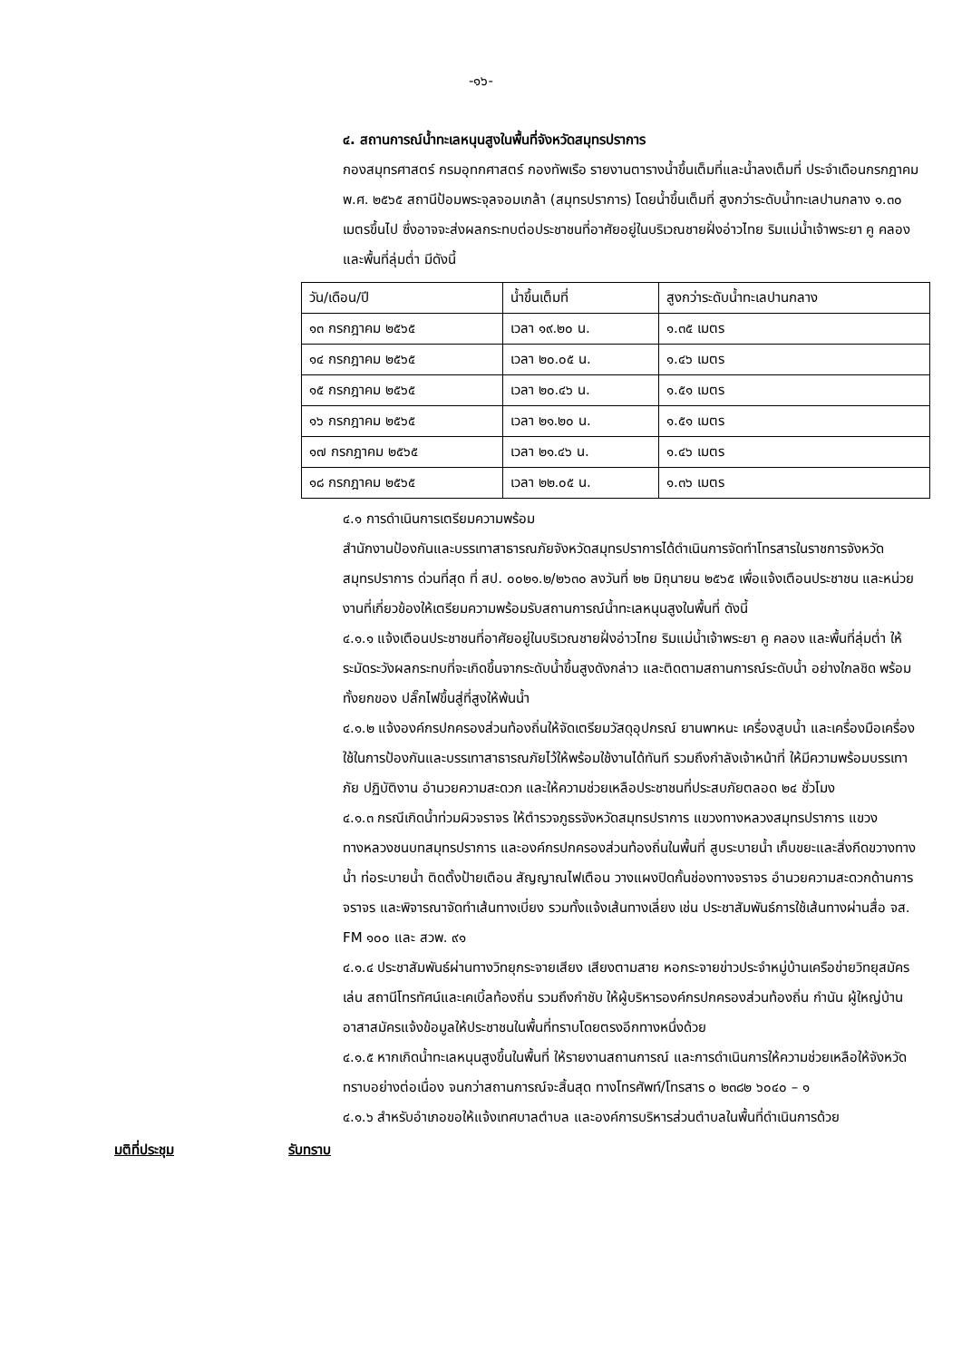-๑๖-
๔. สถานการณ์น้ำทะเลหนุนสูงในพื้นที่จังหวัดสมุทรปราการ
กองสมุทรศาสตร์ กรมอุทกศาสตร์ กองทัพเรือ รายงานตารางน้ำขึ้นเต็มที่และน้ำลงเต็มที่ ประจำเดือนกรกฎาคม พ.ศ. ๒๕๖๕ สถานีป้อมพระจุลจอมเกล้า (สมุทรปราการ) โดยน้ำขึ้นเต็มที่ สูงกว่าระดับน้ำทะเลปานกลาง ๑.๓๐ เมตรขึ้นไป ซึ่งอาจจะส่งผลกระทบต่อประชาชนที่อาศัยอยู่ในบริเวณชายฝั่งอ่าวไทย ริมแม่น้ำเจ้าพระยา คู คลอง และพื้นที่ลุ่มต่ำ มีดังนี้
| วัน/เดือน/ปี | น้ำขึ้นเต็มที่ | สูงกว่าระดับน้ำทะเลปานกลาง |
| ๑๓ กรกฎาคม ๒๕๖๕ | เวลา ๑๙.๒๐ น. | ๑.๓๕ เมตร |
| ๑๔ กรกฎาคม ๒๕๖๕ | เวลา ๒๐.๐๕ น. | ๑.๔๖ เมตร |
| ๑๕ กรกฎาคม ๒๕๖๕ | เวลา ๒๐.๔๖ น. | ๑.๕๑ เมตร |
| ๑๖ กรกฎาคม ๒๕๖๕ | เวลา ๒๑.๒๐ น. | ๑.๕๑ เมตร |
| ๑๗ กรกฎาคม ๒๕๖๕ | เวลา ๒๑.๔๖ น. | ๑.๔๖ เมตร |
| ๑๘ กรกฎาคม ๒๕๖๕ | เวลา ๒๒.๐๕ น. | ๑.๓๖ เมตร |
๔.๑ การดำเนินการเตรียมความพร้อม
สำนักงานป้องกันและบรรเทาสาธารณภัยจังหวัดสมุทรปราการได้ดำเนินการจัดทำโทรสารในราชการจังหวัดสมุทรปราการ ด่วนที่สุด ที่ สป. ๐๐๒๑.๒/๒๖๓๐ ลงวันที่ ๒๒ มิถุนายน ๒๕๖๕ เพื่อแจ้งเตือนประชาชน และหน่วยงานที่เกี่ยวข้องให้เตรียมความพร้อมรับสถานการณ์น้ำทะเลหนุนสูงในพื้นที่ ดังนี้
๔.๑.๑ แจ้งเตือนประชาชนที่อาศัยอยู่ในบริเวณชายฝั่งอ่าวไทย ริมแม่น้ำเจ้าพระยา คู คลอง และพื้นที่ลุ่มต่ำ ให้ระมัดระวังผลกระทบที่จะเกิดขึ้นจากระดับน้ำขึ้นสูงดังกล่าว และติดตามสถานการณ์ระดับน้ำ อย่างใกลชิด พร้อมทั้งยกของ ปลั๊กไฟขึ้นสู่ที่สูงให้พ้นน้ำ
๔.๑.๒ แจ้งองค์กรปกครองส่วนท้องถิ่นให้จัดเตรียมวัสดุอุปกรณ์ ยานพาหนะ เครื่องสูบน้ำ และเครื่องมือเครื่องใช้ในการป้องกันและบรรเทาสาธารณภัยไว้ให้พร้อมใช้งานได้ทันที รวมถึงกำลังเจ้าหน้าที่ ให้มีความพร้อมบรรเทาภัย ปฏิบัติงาน อำนวยความสะดวก และให้ความช่วยเหลือประชาชนที่ประสบภัยตลอด ๒๔ ชั่วโมง
๔.๑.๓ กรณีเกิดน้ำท่วมผิวจราจร ให้ตำรวจภูธรจังหวัดสมุทรปราการ แขวงทางหลวงสมุทรปราการ แขวงทางหลวงชนบทสมุทรปราการ และองค์กรปกครองส่วนท้องถิ่นในพื้นที่ สูบระบายน้ำ เก็บขยะและสิ่งกีดขวางทางน้ำ ท่อระบายน้ำ ติดตั้งป้ายเตือน สัญญาณไฟเตือน วางแผงปิดกั้นช่องทางจราจร อำนวยความสะดวกด้านการจราจร และพิจารณาจัดทำเส้นทางเบี่ยง รวมทั้งแจ้งเส้นทางเลี่ยง เช่น ประชาสัมพันธ์การใช้เส้นทางผ่านสื่อ จส. FM ๑๐๐ และ สวพ. ๙๑
๔.๑.๔ ประชาสัมพันธ์ผ่านทางวิทยุกระจายเสียง เสียงตามสาย หอกระจายข่าวประจำหมู่บ้านเครือข่ายวิทยุสมัครเล่น สถานีโทรทัศน์และเคเบิ้ลท้องถิ่น รวมถึงกำชับ ให้ผู้บริหารองค์กรปกครองส่วนท้องถิ่น กำนัน ผู้ใหญ่บ้าน อาสาสมัครแจ้งข้อมูลให้ประชาชนในพื้นที่ทราบโดยตรงอีกทางหนึ่งด้วย
๔.๑.๕ หากเกิดน้ำทะเลหนุนสูงขึ้นในพื้นที่ ให้รายงานสถานการณ์ และการดำเนินการให้ความช่วยเหลือให้จังหวัดทราบอย่างต่อเนื่อง จนกว่าสถานการณ์จะสิ้นสุด ทางโทรศัพท์/โทรสาร ๐ ๒๓๘๒ ๖๐๔๐ – ๑
๔.๑.๖ สำหรับอำเภอขอให้แจ้งเทศบาลตำบล และองค์การบริหารส่วนตำบลในพื้นที่ดำเนินการด้วย
มติที่ประชุม รับทราบ